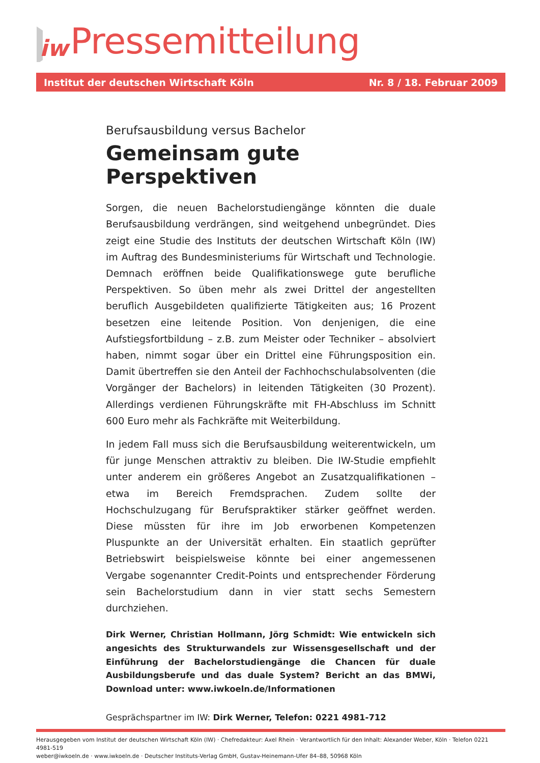iw
Pressemitteilung
Institut der deutschen Wirtschaft Köln Nr. 8 / 18. Februar 2009
Berufsausbildung versus Bachelor
Gemeinsam gute Perspektiven
Sorgen, die neuen Bachelorstudiengänge könnten die duale Berufsausbildung verdrängen, sind weitgehend unbegründet. Dies zeigt eine Studie des Instituts der deutschen Wirtschaft Köln (IW) im Auftrag des Bundesministeriums für Wirtschaft und Technologie. Demnach eröffnen beide Qualifikationswege gute berufliche Perspektiven. So üben mehr als zwei Drittel der angestellten beruflich Ausgebildeten qualifizierte Tätigkeiten aus; 16 Prozent besetzen eine leitende Position. Von denjenigen, die eine Aufstiegsfortbildung – z.B. zum Meister oder Techniker – absolviert haben, nimmt sogar über ein Drittel eine Führungsposition ein. Damit übertreffen sie den Anteil der Fachhochschulabsolventen (die Vorgänger der Bachelors) in leitenden Tätigkeiten (30 Prozent). Allerdings verdienen Führungskräfte mit FH-Abschluss im Schnitt 600 Euro mehr als Fachkräfte mit Weiterbildung.
In jedem Fall muss sich die Berufsausbildung weiterentwickeln, um für junge Menschen attraktiv zu bleiben. Die IW-Studie empfiehlt unter anderem ein größeres Angebot an Zusatzqualifikationen – etwa im Bereich Fremdsprachen. Zudem sollte der Hochschulzugang für Berufspraktiker stärker geöffnet werden. Diese müssten für ihre im Job erworbenen Kompetenzen Pluspunkte an der Universität erhalten. Ein staatlich geprüfter Betriebswirt beispielsweise könnte bei einer angemessenen Vergabe sogenannter Credit-Points und entsprechender Förderung sein Bachelorstudium dann in vier statt sechs Semestern durchziehen.
Dirk Werner, Christian Hollmann, Jörg Schmidt: Wie entwickeln sich angesichts des Strukturwandels zur Wissensgesellschaft und der Einführung der Bachelorstudiengänge die Chancen für duale Ausbildungsberufe und das duale System? Bericht an das BMWi, Download unter: www.iwkoeln.de/Informationen
Gesprächspartner im IW: Dirk Werner, Telefon: 0221 4981-712
Herausgegeben vom Institut der deutschen Wirtschaft Köln (IW) · Chefredakteur: Axel Rhein · Verantwortlich für den Inhalt: Alexander Weber, Köln · Telefon 0221 4981-519
weber@iwkoeln.de · www.iwkoeln.de · Deutscher Instituts-Verlag GmbH, Gustav-Heinemann-Ufer 84–88, 50968 Köln